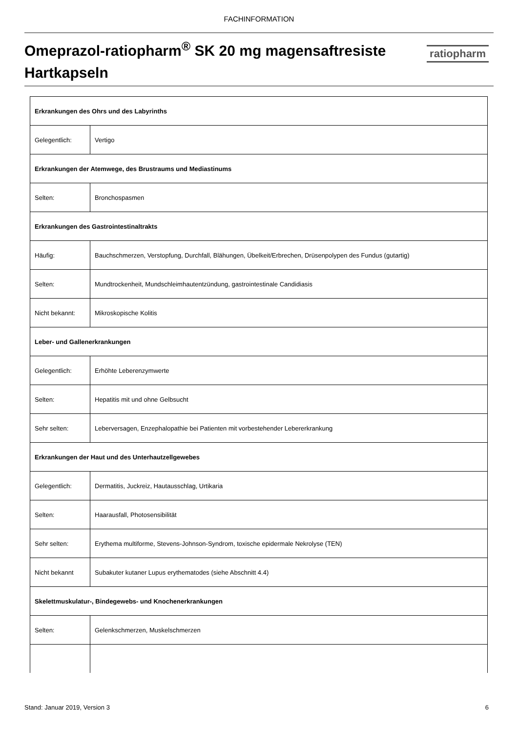FACHINFORMATION
Omeprazol-ratiopharm<sup>®</sup> SK 20 mg magensaftresiste Hartkapseln
ratiopharm
| Erkrankungen des Ohrs und des Labyrinths | |
| Gelegentlich: | Vertigo |
| Erkrankungen der Atemwege, des Brustraums und Mediastinums | |
| Selten: | Bronchospasmen |
| Erkrankungen des Gastrointestinaltrakts | |
| Häufig: | Bauchschmerzen, Verstopfung, Durchfall, Blähungen, Übelkeit/Erbrechen, Drüsenpolypen des Fundus (gutartig) |
| Selten: | Mundtrockenheit, Mundschleimhautentzündung, gastrointestinale Candidiasis |
| Nicht bekannt: | Mikroskopische Kolitis |
| Leber- und Gallenerkrankungen | |
| Gelegentlich: | Erhöhte Leberenzymwerte |
| Selten: | Hepatitis mit und ohne Gelbsucht |
| Sehr selten: | Leberversagen, Enzephalopathie bei Patienten mit vorbestehender Lebererkrankung |
| Erkrankungen der Haut und des Unterhautzellgewebes | |
| Gelegentlich: | Dermatitis, Juckreiz, Hautausschlag, Urtikaria |
| Selten: | Haarausfall, Photosensibilität |
| Sehr selten: | Erythema multiforme, Stevens-Johnson-Syndrom, toxische epidermale Nekrolyse (TEN) |
| Nicht bekannt | Subakuter kutaner Lupus erythematodes (siehe Abschnitt 4.4) |
| Skelettmuskulatur-, Bindegewebs- und Knochenerkrankungen | |
| Selten: | Gelenkschmerzen, Muskelschmerzen |
Stand: Januar 2019, Version 3 6